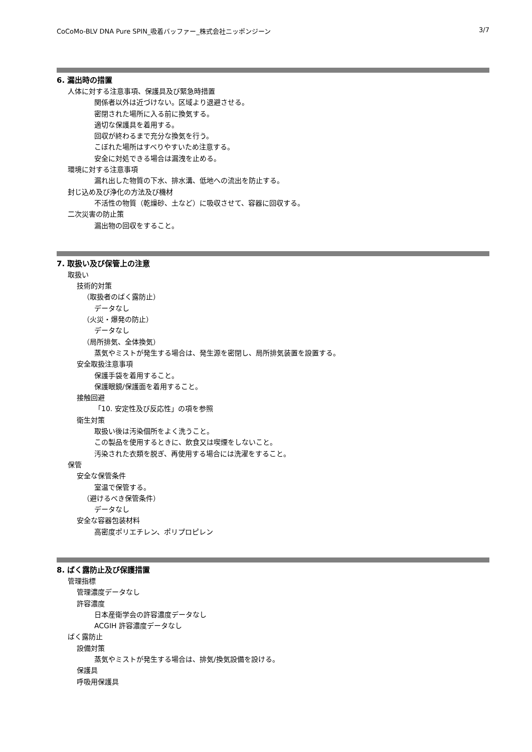CoCoMo-BLV DNA Pure SPIN_吸着バッファー_株式会社ニッポンジーン 3/7
6. 漏出時の措置
人体に対する注意事項、保護具及び緊急時措置
関係者以外は近づけない。区域より退避させる。
密閉された場所に入る前に換気する。
適切な保護具を着用する。
回収が終わるまで充分な換気を行う。
こぼれた場所はすべりやすいため注意する。
安全に対処できる場合は漏洩を止める。
環境に対する注意事項
漏れ出した物質の下水、排水溝、低地への流出を防止する。
封じ込め及び浄化の方法及び機材
不活性の物質（乾燥砂、土など）に吸収させて、容器に回収する。
二次災害の防止策
漏出物の回収をすること。
7. 取扱い及び保管上の注意
取扱い
技術的対策
（取扱者のばく露防止）
データなし
（火災・爆発の防止）
データなし
（局所排気、全体換気）
蒸気やミストが発生する場合は、発生源を密閉し、局所排気装置を設置する。
安全取扱注意事項
保護手袋を着用すること。
保護眼鏡/保護面を着用すること。
接触回避
「10. 安定性及び反応性」の項を参照
衛生対策
取扱い後は汚染個所をよく洗うこと。
この製品を使用するときに、飲食又は喫煙をしないこと。
汚染された衣類を脱ぎ、再使用する場合には洗濯をすること。
保管
安全な保管条件
室温で保管する。
（避けるべき保管条件）
データなし
安全な容器包装材料
高密度ポリエチレン、ポリプロピレン
8. ばく露防止及び保護措置
管理指標
管理濃度データなし
許容濃度
日本産衛学会の許容濃度データなし
ACGIH 許容濃度データなし
ばく露防止
設備対策
蒸気やミストが発生する場合は、排気/換気設備を設ける。
保護具
呼吸用保護具